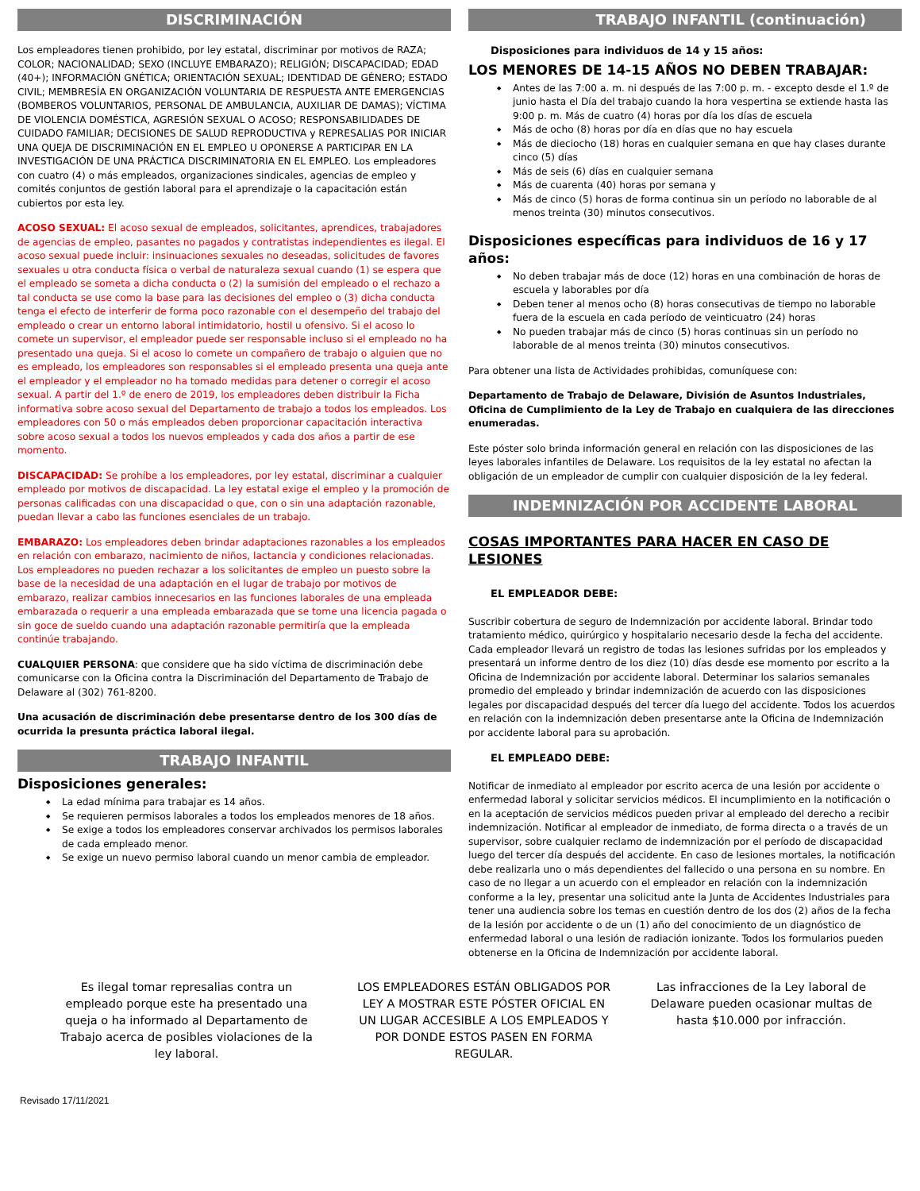DISCRIMINACIÓN
Los empleadores tienen prohibido, por ley estatal, discriminar por motivos de RAZA; COLOR; NACIONALIDAD; SEXO (INCLUYE EMBARAZO); RELIGIÓN; DISCAPACIDAD; EDAD (40+); INFORMACIÓN GNÉTICA; ORIENTACIÓN SEXUAL; IDENTIDAD DE GÉNERO; ESTADO CIVIL; MEMBRESÍA EN ORGANIZACIÓN VOLUNTARIA DE RESPUESTA ANTE EMERGENCIAS (BOMBEROS VOLUNTARIOS, PERSONAL DE AMBULANCIA, AUXILIAR DE DAMAS); VÍCTIMA DE VIOLENCIA DOMÉSTICA, AGRESIÓN SEXUAL O ACOSO; RESPONSABILIDADES DE CUIDADO FAMILIAR; DECISIONES DE SALUD REPRODUCTIVA y REPRESALIAS POR INICIAR UNA QUEJA DE DISCRIMINACIÓN EN EL EMPLEO U OPONERSE A PARTICIPAR EN LA INVESTIGACIÓN DE UNA PRÁCTICA DISCRIMINATORIA EN EL EMPLEO. Los empleadores con cuatro (4) o más empleados, organizaciones sindicales, agencias de empleo y comités conjuntos de gestión laboral para el aprendizaje o la capacitación están cubiertos por esta ley.
ACOSO SEXUAL: El acoso sexual de empleados, solicitantes, aprendices, trabajadores de agencias de empleo, pasantes no pagados y contratistas independientes es ilegal. El acoso sexual puede incluir: insinuaciones sexuales no deseadas, solicitudes de favores sexuales u otra conducta física o verbal de naturaleza sexual cuando (1) se espera que el empleado se someta a dicha conducta o (2) la sumisión del empleado o el rechazo a tal conducta se use como la base para las decisiones del empleo o (3) dicha conducta tenga el efecto de interferir de forma poco razonable con el desempeño del trabajo del empleado o crear un entorno laboral intimidatorio, hostil u ofensivo. Si el acoso lo comete un supervisor, el empleador puede ser responsable incluso si el empleado no ha presentado una queja. Si el acoso lo comete un compañero de trabajo o alguien que no es empleado, los empleadores son responsables si el empleado presenta una queja ante el empleador y el empleador no ha tomado medidas para detener o corregir el acoso sexual. A partir del 1.º de enero de 2019, los empleadores deben distribuir la Ficha informativa sobre acoso sexual del Departamento de trabajo a todos los empleados. Los empleadores con 50 o más empleados deben proporcionar capacitación interactiva sobre acoso sexual a todos los nuevos empleados y cada dos años a partir de ese momento.
DISCAPACIDAD: Se prohíbe a los empleadores, por ley estatal, discriminar a cualquier empleado por motivos de discapacidad. La ley estatal exige el empleo y la promoción de personas calificadas con una discapacidad o que, con o sin una adaptación razonable, puedan llevar a cabo las funciones esenciales de un trabajo.
EMBARAZO: Los empleadores deben brindar adaptaciones razonables a los empleados en relación con embarazo, nacimiento de niños, lactancia y condiciones relacionadas. Los empleadores no pueden rechazar a los solicitantes de empleo un puesto sobre la base de la necesidad de una adaptación en el lugar de trabajo por motivos de embarazo, realizar cambios innecesarios en las funciones laborales de una empleada embarazada o requerir a una empleada embarazada que se tome una licencia pagada o sin goce de sueldo cuando una adaptación razonable permitiría que la empleada continúe trabajando.
CUALQUIER PERSONA: que considere que ha sido víctima de discriminación debe comunicarse con la Oficina contra la Discriminación del Departamento de Trabajo de Delaware al (302) 761-8200.
Una acusación de discriminación debe presentarse dentro de los 300 días de ocurrida la presunta práctica laboral ilegal.
TRABAJO INFANTIL
Disposiciones generales:
La edad mínima para trabajar es 14 años.
Se requieren permisos laborales a todos los empleados menores de 18 años.
Se exige a todos los empleadores conservar archivados los permisos laborales de cada empleado menor.
Se exige un nuevo permiso laboral cuando un menor cambia de empleador.
TRABAJO INFANTIL (continuación)
Disposiciones para individuos de 14 y 15 años:
LOS MENORES DE 14-15 AÑOS NO DEBEN TRABAJAR:
Antes de las 7:00 a. m. ni después de las 7:00 p. m. - excepto desde el 1.º de junio hasta el Día del trabajo cuando la hora vespertina se extiende hasta las 9:00 p. m. Más de cuatro (4) horas por día los días de escuela
Más de ocho (8) horas por día en días que no hay escuela
Más de dieciocho (18) horas en cualquier semana en que hay clases durante cinco (5) días
Más de seis (6) días en cualquier semana
Más de cuarenta (40) horas por semana y
Más de cinco (5) horas de forma continua sin un período no laborable de al menos treinta (30) minutos consecutivos.
Disposiciones específicas para individuos de 16 y 17 años:
No deben trabajar más de doce (12) horas en una combinación de horas de escuela y laborables por día
Deben tener al menos ocho (8) horas consecutivas de tiempo no laborable fuera de la escuela en cada período de veinticuatro (24) horas
No pueden trabajar más de cinco (5) horas continuas sin un período no laborable de al menos treinta (30) minutos consecutivos.
Para obtener una lista de Actividades prohibidas, comuníquese con:
Departamento de Trabajo de Delaware, División de Asuntos Industriales, Oficina de Cumplimiento de la Ley de Trabajo en cualquiera de las direcciones enumeradas.
Este póster solo brinda información general en relación con las disposiciones de las leyes laborales infantiles de Delaware. Los requisitos de la ley estatal no afectan la obligación de un empleador de cumplir con cualquier disposición de la ley federal.
INDEMNIZACIÓN POR ACCIDENTE LABORAL
COSAS IMPORTANTES PARA HACER EN CASO DE LESIONES
EL EMPLEADOR DEBE:
Suscribir cobertura de seguro de Indemnización por accidente laboral. Brindar todo tratamiento médico, quirúrgico y hospitalario necesario desde la fecha del accidente. Cada empleador llevará un registro de todas las lesiones sufridas por los empleados y presentará un informe dentro de los diez (10) días desde ese momento por escrito a la Oficina de Indemnización por accidente laboral. Determinar los salarios semanales promedio del empleado y brindar indemnización de acuerdo con las disposiciones legales por discapacidad después del tercer día luego del accidente. Todos los acuerdos en relación con la indemnización deben presentarse ante la Oficina de Indemnización por accidente laboral para su aprobación.
EL EMPLEADO DEBE:
Notificar de inmediato al empleador por escrito acerca de una lesión por accidente o enfermedad laboral y solicitar servicios médicos. El incumplimiento en la notificación o en la aceptación de servicios médicos pueden privar al empleado del derecho a recibir indemnización. Notificar al empleador de inmediato, de forma directa o a través de un supervisor, sobre cualquier reclamo de indemnización por el período de discapacidad luego del tercer día después del accidente. En caso de lesiones mortales, la notificación debe realizarla uno o más dependientes del fallecido o una persona en su nombre. En caso de no llegar a un acuerdo con el empleador en relación con la indemnización conforme a la ley, presentar una solicitud ante la Junta de Accidentes Industriales para tener una audiencia sobre los temas en cuestión dentro de los dos (2) años de la fecha de la lesión por accidente o de un (1) año del conocimiento de un diagnóstico de enfermedad laboral o una lesión de radiación ionizante. Todos los formularios pueden obtenerse en la Oficina de Indemnización por accidente laboral.
Es ilegal tomar represalias contra un empleado porque este ha presentado una queja o ha informado al Departamento de Trabajo acerca de posibles violaciones de la ley laboral.
LOS EMPLEADORES ESTÁN OBLIGADOS POR LEY A MOSTRAR ESTE PÓSTER OFICIAL EN UN LUGAR ACCESIBLE A LOS EMPLEADOS Y POR DONDE ESTOS PASEN EN FORMA REGULAR.
Las infracciones de la Ley laboral de Delaware pueden ocasionar multas de hasta $10.000 por infracción.
Revisado 17/11/2021